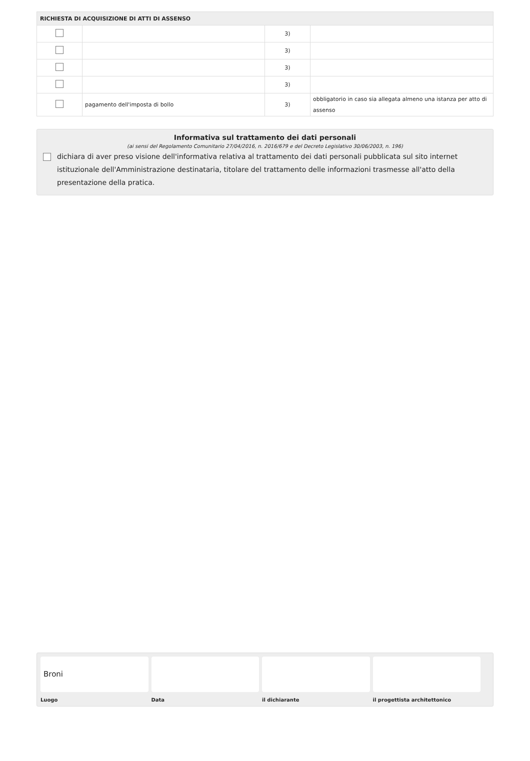| RICHIESTA DI ACQUISIZIONE DI ATTI DI ASSENSO | | | |
| --- | --- | --- | --- |
| | | 3) | |
| | | 3) | |
| | | 3) | |
| | | 3) | |
| | pagamento dell'imposta di bollo | 3) | obbligatorio in caso sia allegata almeno una istanza per atto di assenso |
Informativa sul trattamento dei dati personali
(ai sensi del Regolamento Comunitario 27/04/2016, n. 2016/679 e del Decreto Legislativo 30/06/2003, n. 196)
dichiara di aver preso visione dell'informativa relativa al trattamento dei dati personali pubblicata sul sito internet istituzionale dell'Amministrazione destinataria, titolare del trattamento delle informazioni trasmesse all'atto della presentazione della pratica.
Broni
Luogo
Data il dichiarante il progettista architettonico